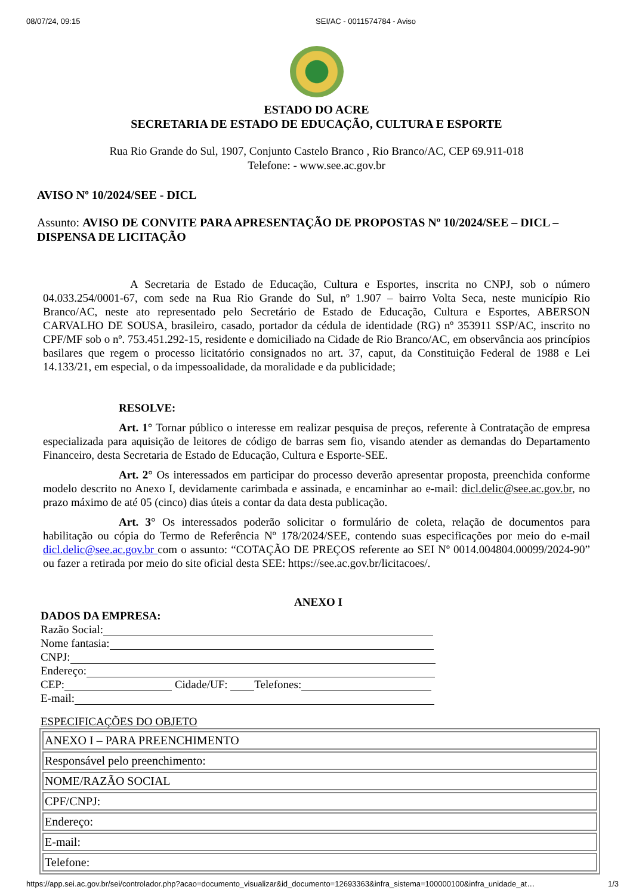08/07/24, 09:15 SEI/AC - 0011574784 - Aviso
ESTADO DO ACRE
SECRETARIA DE ESTADO DE EDUCAÇÃO, CULTURA E ESPORTE
Rua Rio Grande do Sul, 1907, Conjunto Castelo Branco , Rio Branco/AC, CEP 69.911-018
Telefone: - www.see.ac.gov.br
AVISO Nº 10/2024/SEE - DICL
Assunto: AVISO DE CONVITE PARA APRESENTAÇÃO DE PROPOSTAS Nº 10/2024/SEE – DICL – DISPENSA DE LICITAÇÃO
A Secretaria de Estado de Educação, Cultura e Esportes, inscrita no CNPJ, sob o número 04.033.254/0001-67, com sede na Rua Rio Grande do Sul, nº 1.907 – bairro Volta Seca, neste município Rio Branco/AC, neste ato representado pelo Secretário de Estado de Educação, Cultura e Esportes, ABERSON CARVALHO DE SOUSA, brasileiro, casado, portador da cédula de identidade (RG) nº 353911 SSP/AC, inscrito no CPF/MF sob o nº. 753.451.292-15, residente e domiciliado na Cidade de Rio Branco/AC, em observância aos princípios basilares que regem o processo licitatório consignados no art. 37, caput, da Constituição Federal de 1988 e Lei 14.133/21, em especial, o da impessoalidade, da moralidade e da publicidade;
RESOLVE:
Art. 1° Tornar público o interesse em realizar pesquisa de preços, referente à Contratação de empresa especializada para aquisição de leitores de código de barras sem fio, visando atender as demandas do Departamento Financeiro, desta Secretaria de Estado de Educação, Cultura e Esporte-SEE.
Art. 2° Os interessados em participar do processo deverão apresentar proposta, preenchida conforme modelo descrito no Anexo I, devidamente carimbada e assinada, e encaminhar ao e-mail: dicl.delic@see.ac.gov.br, no prazo máximo de até 05 (cinco) dias úteis a contar da data desta publicação.
Art. 3° Os interessados poderão solicitar o formulário de coleta, relação de documentos para habilitação ou cópia do Termo de Referência Nº 178/2024/SEE, contendo suas especificações por meio do e-mail dicl.delic@see.ac.gov.br com o assunto: “COTAÇÃO DE PREÇOS referente ao SEI Nº 0014.004804.00099/2024-90” ou fazer a retirada por meio do site oficial desta SEE: https://see.ac.gov.br/licitacoes/.
ANEXO I
DADOS DA EMPRESA:
Razão Social:
Nome fantasia:
CNPJ:
Endereço:
CEP: Cidade/UF: Telefones:
E-mail:
ESPECIFICAÇÕES DO OBJETO
| ANEXO I – PARA PREENCHIMENTO |
| Responsável pelo preenchimento: |
| NOME/RAZÃO SOCIAL |
| CPF/CNPJ: |
| Endereço: |
| E-mail: |
| Telefone: |
https://app.sei.ac.gov.br/sei/controlador.php?acao=documento_visualizar&id_documento=12693363&infra_sistema=100000100&infra_unidade_at… 1/3